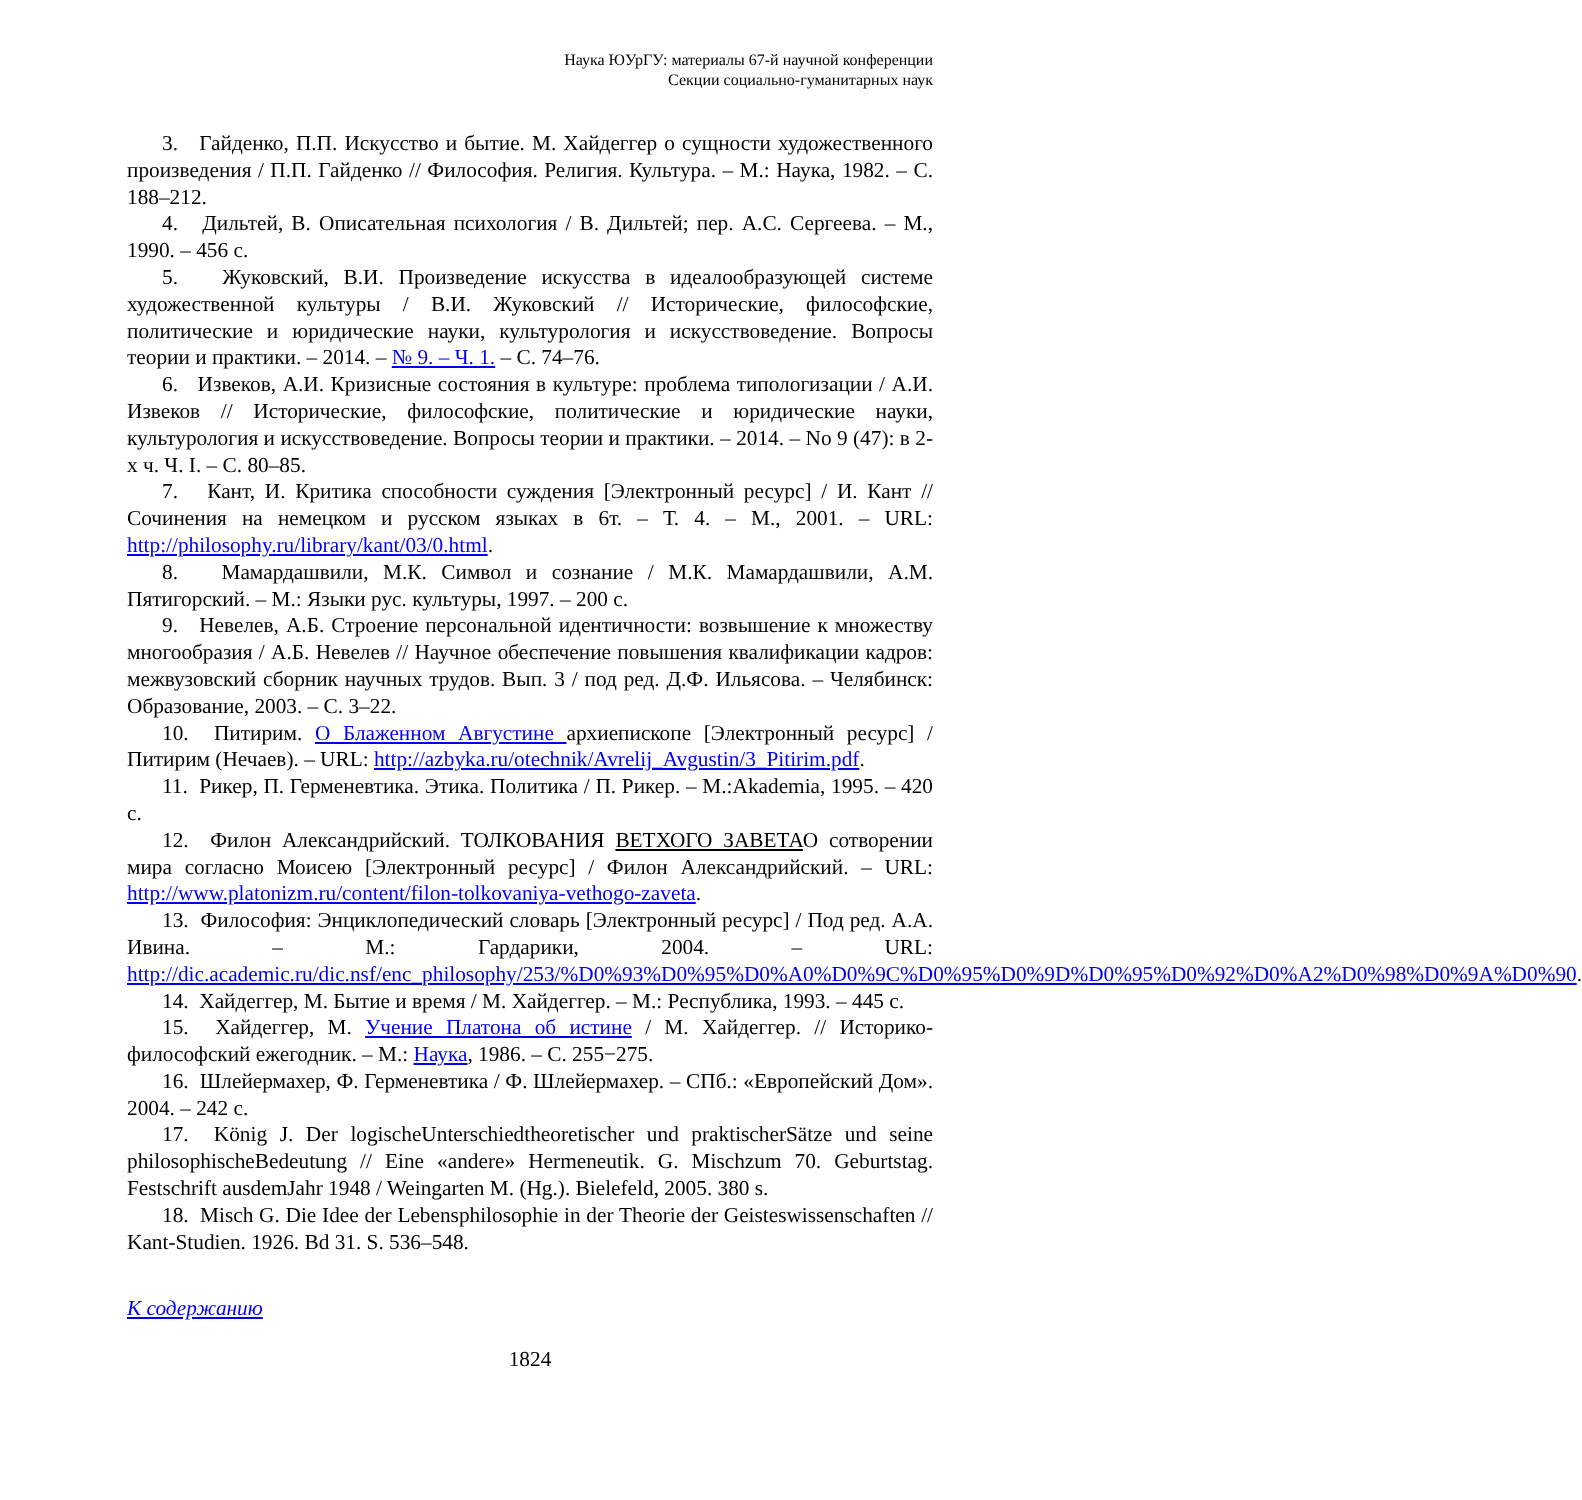Наука ЮУрГУ: материалы 67-й научной конференции
Секции социально-гуманитарных наук
3. Гайденко, П.П. Искусство и бытие. М. Хайдеггер о сущности художественного произведения / П.П. Гайденко // Философия. Религия. Культура. – М.: Наука, 1982. – С. 188–212.
4. Дильтей, В. Описательная психология / В. Дильтей; пер. А.С. Сергеева. – М., 1990. – 456 с.
5. Жуковский, В.И. Произведение искусства в идеалообразующей системе художественной культуры / В.И. Жуковский // Исторические, философские, политические и юридические науки, культурология и искусствоведение. Вопросы теории и практики. – 2014. – № 9. – Ч. 1. – С. 74–76.
6. Извеков, А.И. Кризисные состояния в культуре: проблема типологизации / А.И. Извеков // Исторические, философские, политические и юридические науки, культурология и искусствоведение. Вопросы теории и практики. – 2014. – No 9 (47): в 2-х ч. Ч. I. – С. 80–85.
7. Кант, И. Критика способности суждения [Электронный ресурс] / И. Кант // Сочинения на немецком и русском языках в 6т. – Т. 4. – М., 2001. – URL: http://philosophy.ru/library/kant/03/0.html.
8. Мамардашвили, М.К. Символ и сознание / М.К. Мамардашвили, А.М. Пятигорский. – М.: Языки рус. культуры, 1997. – 200 с.
9. Невелев, А.Б. Строение персональной идентичности: возвышение к множеству многообразия / А.Б. Невелев // Научное обеспечение повышения квалификации кадров: межвузовский сборник научных трудов. Вып. 3 / под ред. Д.Ф. Ильясова. – Челябинск: Образование, 2003. – С. 3–22.
10. Питирим. О Блаженном Августине архиепископе [Электронный ресурс] / Питирим (Нечаев). – URL: http://azbyka.ru/otechnik/Avrelij_Avgustin/3_Pitirim.pdf.
11. Рикер, П. Герменевтика. Этика. Политика / П. Рикер. – М.:Akademia, 1995. – 420 с.
12. Филон Александрийский. ТОЛКОВАНИЯ ВЕТХОГО ЗАВЕТАО сотворении мира согласно Моисею [Электронный ресурс] / Филон Александрийский. – URL: http://www.platonizm.ru/content/filon-tolkovaniya-vethogo-zaveta.
13. Философия: Энциклопедический словарь [Электронный ресурс] / Под ред. А.А. Ивина. – М.: Гардарики, 2004. – URL: http://dic.academic.ru/dic.nsf/enc_philosophy/253/%D0%93%D0%95%D0%A0%D0%9C%D0%95%D0%9D%D0%95%D0%92%D0%A2%D0%98%D0%9A%D0%90.
14. Хайдеггер, М. Бытие и время / М. Хайдеггер. – М.: Республика, 1993. – 445 с.
15. Хайдеггер, М. Учение Платона об истине / М. Хайдеггер. // Историко-философский ежегодник. – М.: Наука, 1986. – С. 255−275.
16. Шлейермахер, Ф. Герменевтика / Ф. Шлейермахер. – СПб.: «Европейский Дом». 2004. – 242 с.
17. König J. Der logischeUnterschiedtheoretischer und praktischerSätze und seine philosophischeBedeutung // Eine «andere» Hermeneutik. G. Mischzum 70. Geburtstag. Festschrift ausdemJahr 1948 / Weingarten M. (Hg.). Bielefeld, 2005. 380 s.
18. Misch G. Die Idee der Lebensphilosophie in der Theorie der Geisteswissenschaften // Kant-Studien. 1926. Bd 31. S. 536–548.
К содержанию
1824